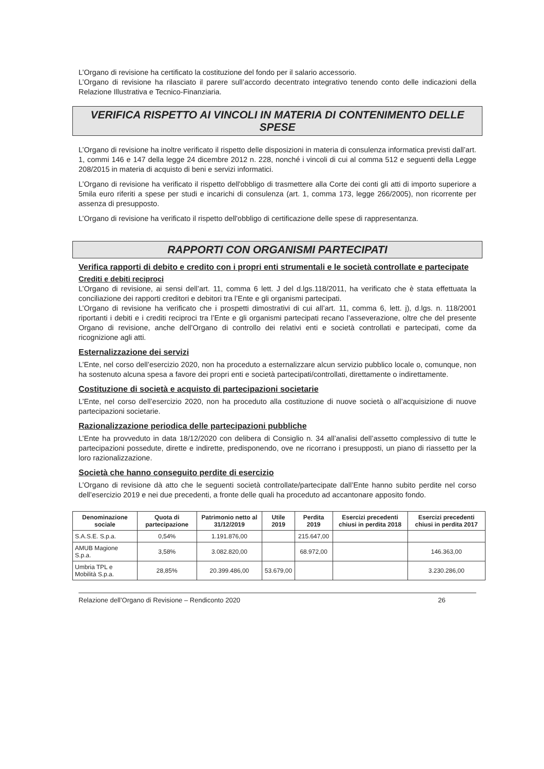L’Organo di revisione ha certificato la costituzione del fondo per il salario accessorio.
L’Organo di revisione ha rilasciato il parere sull’accordo decentrato integrativo tenendo conto delle indicazioni della Relazione Illustrativa e Tecnico-Finanziaria.
VERIFICA RISPETTO AI VINCOLI IN MATERIA DI CONTENIMENTO DELLE SPESE
L’Organo di revisione ha inoltre verificato il rispetto delle disposizioni in materia di consulenza informatica previsti dall’art. 1, commi 146 e 147 della legge 24 dicembre 2012 n. 228, nonché i vincoli di cui al comma 512 e seguenti della Legge 208/2015 in materia di acquisto di beni e servizi informatici.
L’Organo di revisione ha verificato il rispetto dell'obbligo di trasmettere alla Corte dei conti gli atti di importo superiore a 5mila euro riferiti a spese per studi e incarichi di consulenza (art. 1, comma 173, legge 266/2005), non ricorrente per assenza di presupposto.
L’Organo di revisione ha verificato il rispetto dell'obbligo di certificazione delle spese di rappresentanza.
RAPPORTI CON ORGANISMI PARTECIPATI
Verifica rapporti di debito e credito con i propri enti strumentali e le società controllate e partecipate
Crediti e debiti reciproci
L’Organo di revisione, ai sensi dell’art. 11, comma 6 lett. J del d.lgs.118/2011, ha verificato che è stata effettuata la conciliazione dei rapporti creditori e debitori tra l’Ente e gli organismi partecipati.
L’Organo di revisione ha verificato che i prospetti dimostrativi di cui all’art. 11, comma 6, lett. j), d.lgs. n. 118/2001 riportanti i debiti e i crediti reciproci tra l’Ente e gli organismi partecipati recano l’asseverazione, oltre che del presente Organo di revisione, anche dell’Organo di controllo dei relativi enti e società controllati e partecipati, come da ricognizione agli atti.
Esternalizzazione dei servizi
L’Ente, nel corso dell’esercizio 2020, non ha proceduto a esternalizzare alcun servizio pubblico locale o, comunque, non ha sostenuto alcuna spesa a favore dei propri enti e società partecipati/controllati, direttamente o indirettamente.
Costituzione di società e acquisto di partecipazioni societarie
L’Ente, nel corso dell’esercizio 2020, non ha proceduto alla costituzione di nuove società o all’acquisizione di nuove partecipazioni societarie.
Razionalizzazione periodica delle partecipazioni pubbliche
L’Ente ha provveduto in data 18/12/2020 con delibera di Consiglio n. 34 all’analisi dell’assetto complessivo di tutte le partecipazioni possedute, dirette e indirette, predisponendo, ove ne ricorrano i presupposti, un piano di riassetto per la loro razionalizzazione.
Società che hanno conseguito perdite di esercizio
L’Organo di revisione dà atto che le seguenti società controllate/partecipate dall’Ente hanno subito perdite nel corso dell’esercizio 2019 e nei due precedenti, a fronte delle quali ha proceduto ad accantonare apposito fondo.
| Denominazione sociale | Quota di partecipazione | Patrimonio netto al 31/12/2019 | Utile 2019 | Perdita 2019 | Esercizi precedenti chiusi in perdita 2018 | Esercizi precedenti chiusi in perdita 2017 |
| --- | --- | --- | --- | --- | --- | --- |
| S.A.S.E. S.p.a. | 0,54% | 1.191.876,00 | | 215.647,00 | | |
| AMUB Magione S.p.a. | 3,58% | 3.082.820,00 | | 68.972,00 | | 146.363,00 |
| Umbria TPL e Mobilità S.p.a. | 28,85% | 20.399.486,00 | 53.679,00 | | | 3.230.286,00 |
Relazione dell’Organo di Revisione – Rendiconto 2020 26